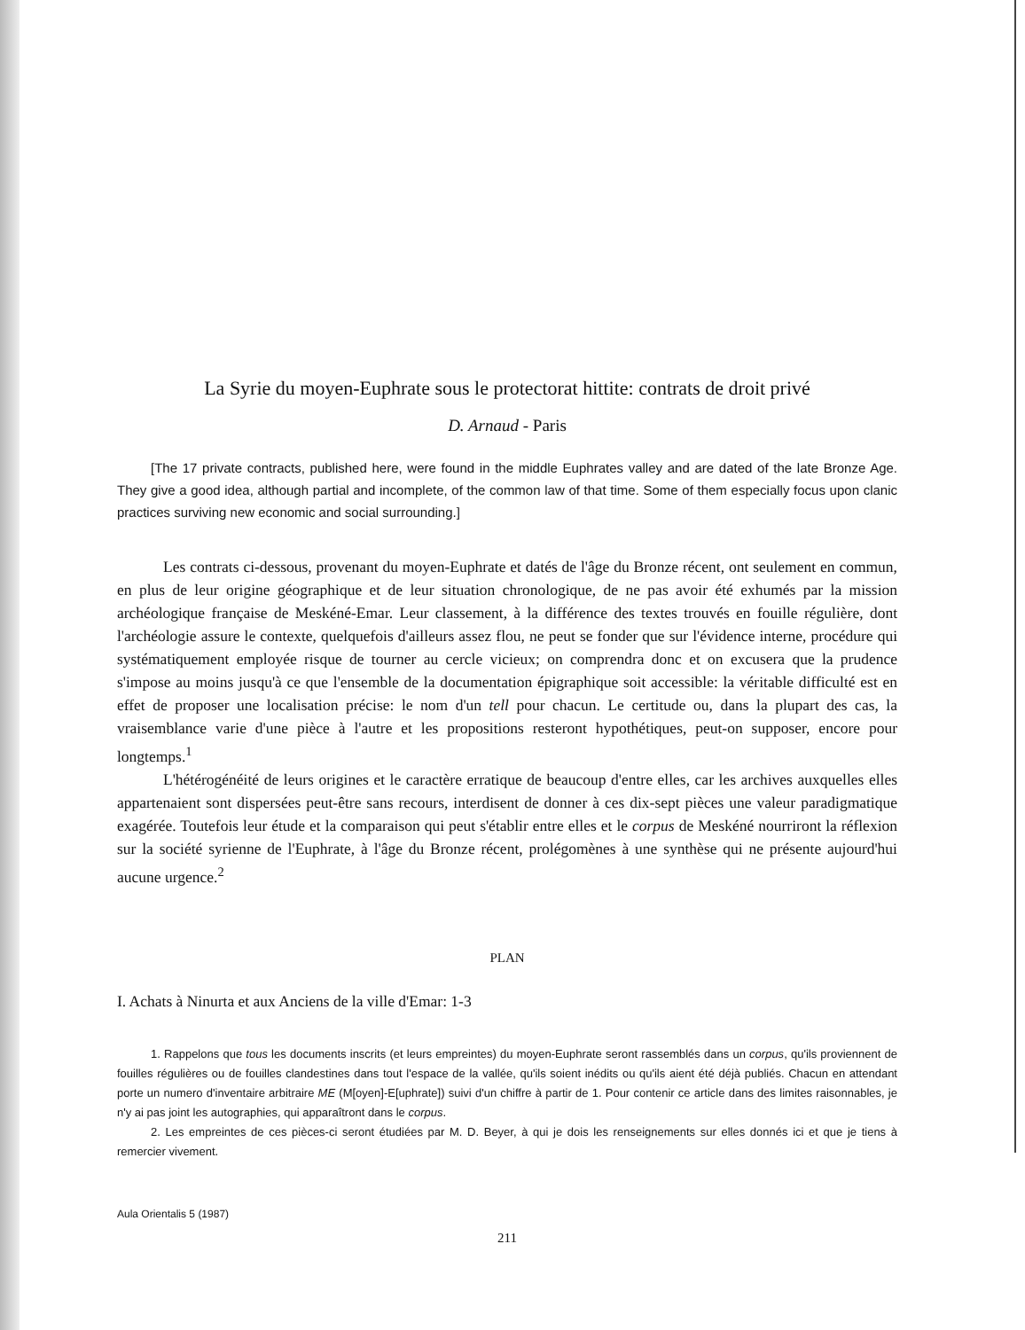La Syrie du moyen-Euphrate sous le protectorat hittite: contrats de droit privé
D. Arnaud - Paris
[The 17 private contracts, published here, were found in the middle Euphrates valley and are dated of the late Bronze Age. They give a good idea, although partial and incomplete, of the common law of that time. Some of them especially focus upon clanic practices surviving new economic and social surrounding.]
Les contrats ci-dessous, provenant du moyen-Euphrate et datés de l'âge du Bronze récent, ont seulement en commun, en plus de leur origine géographique et de leur situation chronologique, de ne pas avoir été exhumés par la mission archéologique française de Meskéné-Emar. Leur classement, à la différence des textes trouvés en fouille régulière, dont l'archéologie assure le contexte, quelquefois d'ailleurs assez flou, ne peut se fonder que sur l'évidence interne, procédure qui systématiquement employée risque de tourner au cercle vicieux; on comprendra donc et on excusera que la prudence s'impose au moins jusqu'à ce que l'ensemble de la documentation épigraphique soit accessible: la véritable difficulté est en effet de proposer une localisation précise: le nom d'un tell pour chacun. Le certitude ou, dans la plupart des cas, la vraisemblance varie d'une pièce à l'autre et les propositions resteront hypothétiques, peut-on supposer, encore pour longtemps.<sup>1</sup>
L'hétérogénéité de leurs origines et le caractère erratique de beaucoup d'entre elles, car les archives auxquelles elles appartenaient sont dispersées peut-être sans recours, interdisent de donner à ces dix-sept pièces une valeur paradigmatique exagérée. Toutefois leur étude et la comparaison qui peut s'établir entre elles et le corpus de Meskéné nourriront la réflexion sur la société syrienne de l'Euphrate, à l'âge du Bronze récent, prolégomènes à une synthèse qui ne présente aujourd'hui aucune urgence.<sup>2</sup>
PLAN
I. Achats à Ninurta et aux Anciens de la ville d'Emar: 1-3
1. Rappelons que tous les documents inscrits (et leurs empreintes) du moyen-Euphrate seront rassemblés dans un corpus, qu'ils proviennent de fouilles régulières ou de fouilles clandestines dans tout l'espace de la vallée, qu'ils soient inédits ou qu'ils aient été déjà publiés. Chacun en attendant porte un numero d'inventaire arbitraire ME (M[oyen]-E[uphrate]) suivi d'un chiffre à partir de 1. Pour contenir ce article dans des limites raisonnables, je n'y ai pas joint les autographies, qui apparaîtront dans le corpus.
2. Les empreintes de ces pièces-ci seront étudiées par M. D. Beyer, à qui je dois les renseignements sur elles donnés ici et que je tiens à remercier vivement.
Aula Orientalis 5 (1987)
211